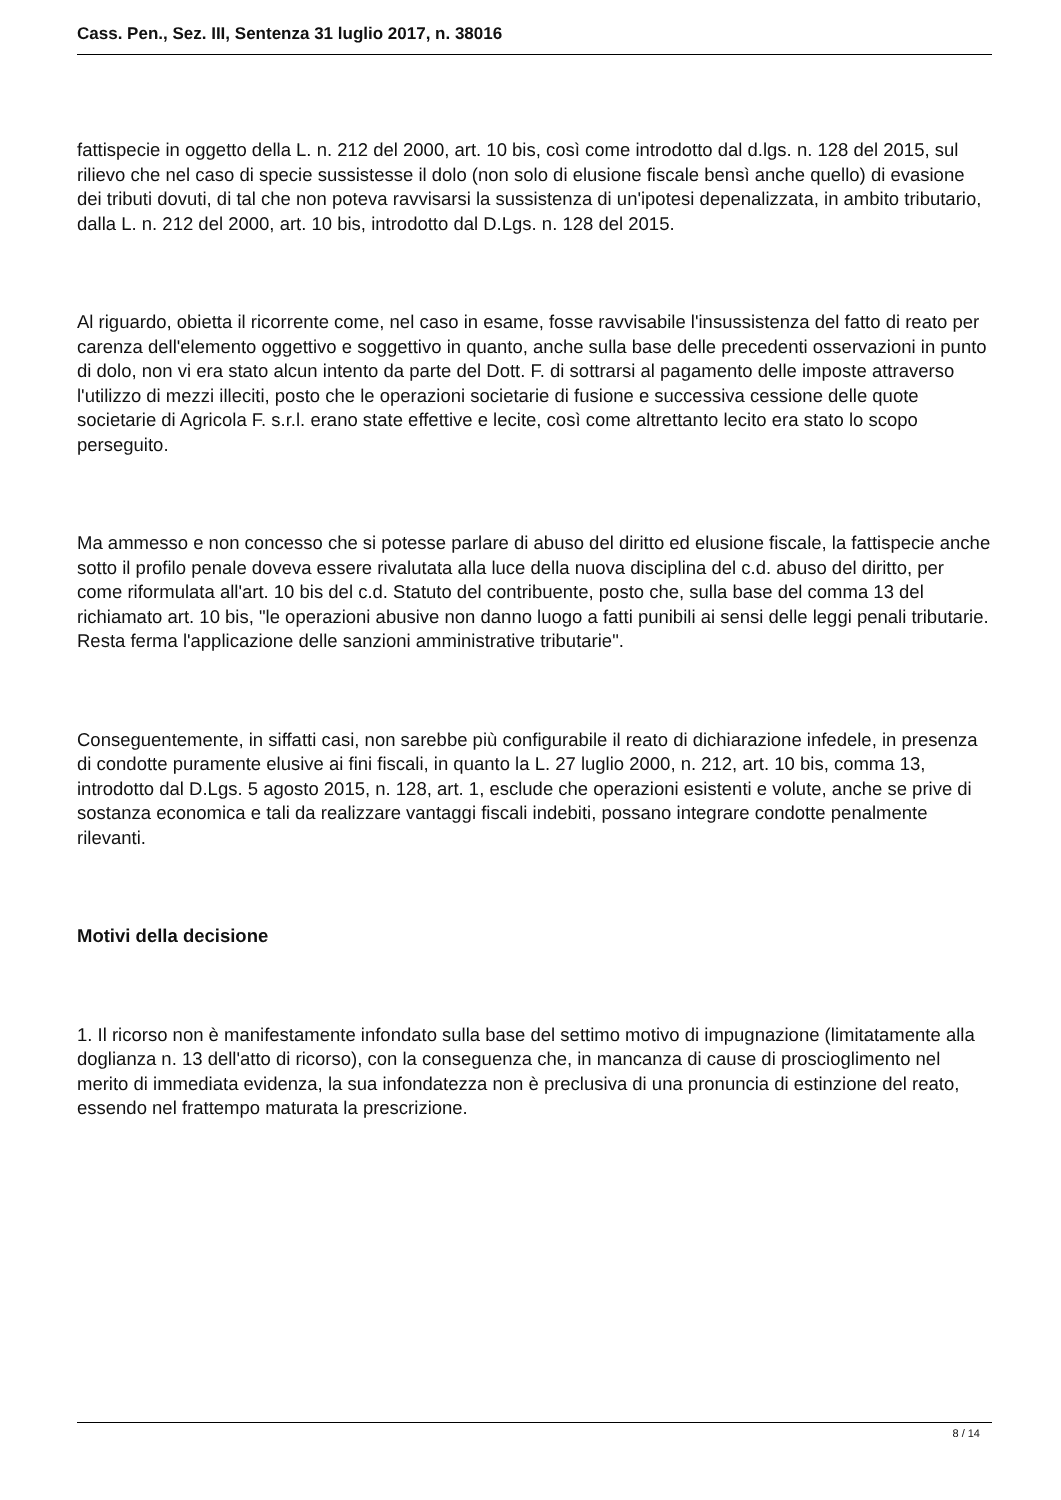Cass. Pen., Sez. III, Sentenza 31 luglio 2017, n. 38016
fattispecie in oggetto della L. n. 212 del 2000, art. 10 bis, così come introdotto dal d.lgs. n. 128 del 2015, sul rilievo che nel caso di specie sussistesse il dolo (non solo di elusione fiscale bensì anche quello) di evasione dei tributi dovuti, di tal che non poteva ravvisarsi la sussistenza di un'ipotesi depenalizzata, in ambito tributario, dalla L. n. 212 del 2000, art. 10 bis, introdotto dal D.Lgs. n. 128 del 2015.
Al riguardo, obietta il ricorrente come, nel caso in esame, fosse ravvisabile l'insussistenza del fatto di reato per carenza dell'elemento oggettivo e soggettivo in quanto, anche sulla base delle precedenti osservazioni in punto di dolo, non vi era stato alcun intento da parte del Dott. F. di sottrarsi al pagamento delle imposte attraverso l'utilizzo di mezzi illeciti, posto che le operazioni societarie di fusione e successiva cessione delle quote societarie di Agricola F. s.r.l. erano state effettive e lecite, così come altrettanto lecito era stato lo scopo perseguito.
Ma ammesso e non concesso che si potesse parlare di abuso del diritto ed elusione fiscale, la fattispecie anche sotto il profilo penale doveva essere rivalutata alla luce della nuova disciplina del c.d. abuso del diritto, per come riformulata all'art. 10 bis del c.d. Statuto del contribuente, posto che, sulla base del comma 13 del richiamato art. 10 bis, "le operazioni abusive non danno luogo a fatti punibili ai sensi delle leggi penali tributarie. Resta ferma l'applicazione delle sanzioni amministrative tributarie".
Conseguentemente, in siffatti casi, non sarebbe più configurabile il reato di dichiarazione infedele, in presenza di condotte puramente elusive ai fini fiscali, in quanto la L. 27 luglio 2000, n. 212, art. 10 bis, comma 13, introdotto dal D.Lgs. 5 agosto 2015, n. 128, art. 1, esclude che operazioni esistenti e volute, anche se prive di sostanza economica e tali da realizzare vantaggi fiscali indebiti, possano integrare condotte penalmente rilevanti.
Motivi della decisione
1. Il ricorso non è manifestamente infondato sulla base del settimo motivo di impugnazione (limitatamente alla doglianza n. 13 dell'atto di ricorso), con la conseguenza che, in mancanza di cause di proscioglimento nel merito di immediata evidenza, la sua infondatezza non è preclusiva di una pronuncia di estinzione del reato, essendo nel frattempo maturata la prescrizione.
8 / 14